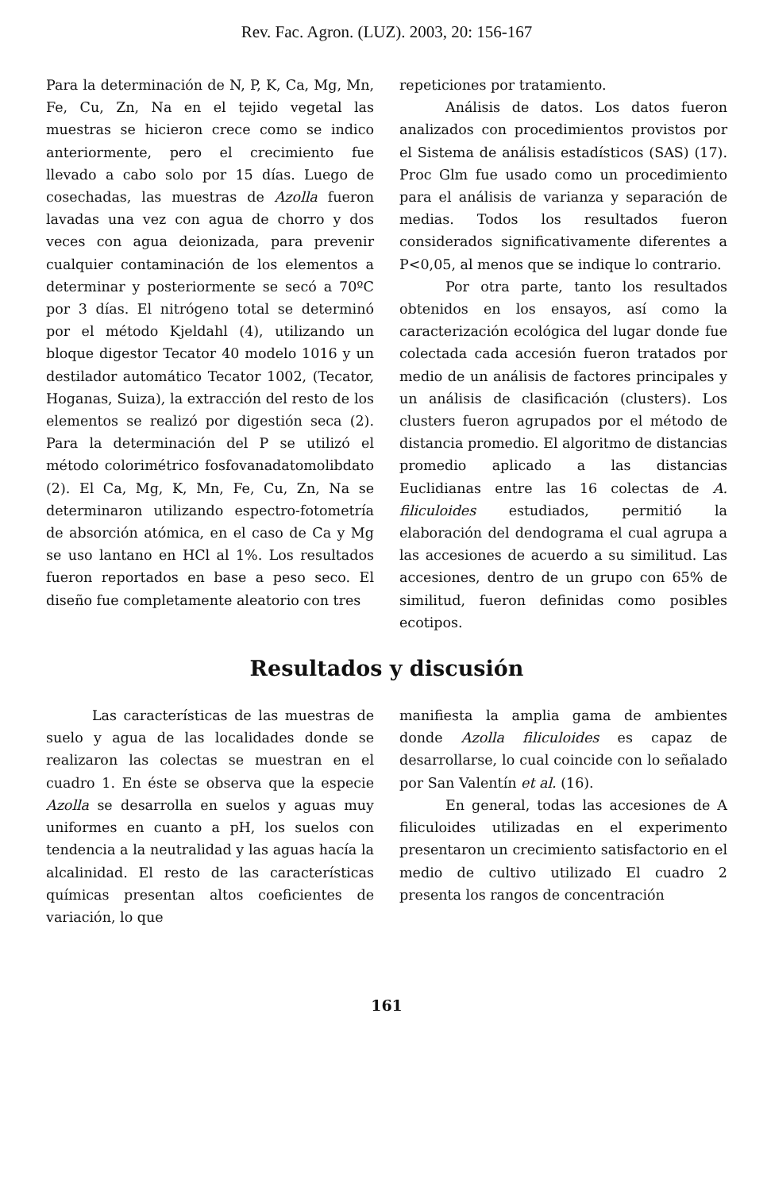Rev. Fac. Agron. (LUZ). 2003, 20: 156-167
Para la determinación de N, P, K, Ca, Mg, Mn, Fe, Cu, Zn, Na en el tejido vegetal las muestras se hicieron crece como se indico anteriormente, pero el crecimiento fue llevado a cabo solo por 15 días. Luego de cosechadas, las muestras de Azolla fueron lavadas una vez con agua de chorro y dos veces con agua deionizada, para prevenir cualquier contaminación de los elementos a determinar y posteriormente se secó a 70ºC por 3 días. El nitrógeno total se determinó por el método Kjeldahl (4), utilizando un bloque digestor Tecator 40 modelo 1016 y un destilador automático Tecator 1002, (Tecator, Hoganas, Suiza), la extracción del resto de los elementos se realizó por digestión seca (2). Para la determinación del P se utilizó el método colorimétrico fosfovanadatomolibdato (2). El Ca, Mg, K, Mn, Fe, Cu, Zn, Na se determinaron utilizando espectro-fotometría de absorción atómica, en el caso de Ca y Mg se uso lantano en HCl al 1%. Los resultados fueron reportados en base a peso seco. El diseño fue completamente aleatorio con tres
repeticiones por tratamiento.
Análisis de datos. Los datos fueron analizados con procedimientos provistos por el Sistema de análisis estadísticos (SAS) (17). Proc Glm fue usado como un procedimiento para el análisis de varianza y separación de medias. Todos los resultados fueron considerados significativamente diferentes a P<0,05, al menos que se indique lo contrario.
Por otra parte, tanto los resultados obtenidos en los ensayos, así como la caracterización ecológica del lugar donde fue colectada cada accesión fueron tratados por medio de un análisis de factores principales y un análisis de clasificación (clusters). Los clusters fueron agrupados por el método de distancia promedio. El algoritmo de distancias promedio aplicado a las distancias Euclidianas entre las 16 colectas de A. filiculoides estudiados, permitió la elaboración del dendograma el cual agrupa a las accesiones de acuerdo a su similitud. Las accesiones, dentro de un grupo con 65% de similitud, fueron definidas como posibles ecotipos.
Resultados y discusión
Las características de las muestras de suelo y agua de las localidades donde se realizaron las colectas se muestran en el cuadro 1. En éste se observa que la especie Azolla se desarrolla en suelos y aguas muy uniformes en cuanto a pH, los suelos con tendencia a la neutralidad y las aguas hacía la alcalinidad. El resto de las características químicas presentan altos coeficientes de variación, lo que
manifiesta la amplia gama de ambientes donde Azolla filiculoides es capaz de desarrollarse, lo cual coincide con lo señalado por San Valentín et al. (16).
En general, todas las accesiones de A filiculoides utilizadas en el experimento presentaron un crecimiento satisfactorio en el medio de cultivo utilizado El cuadro 2 presenta los rangos de concentración
161